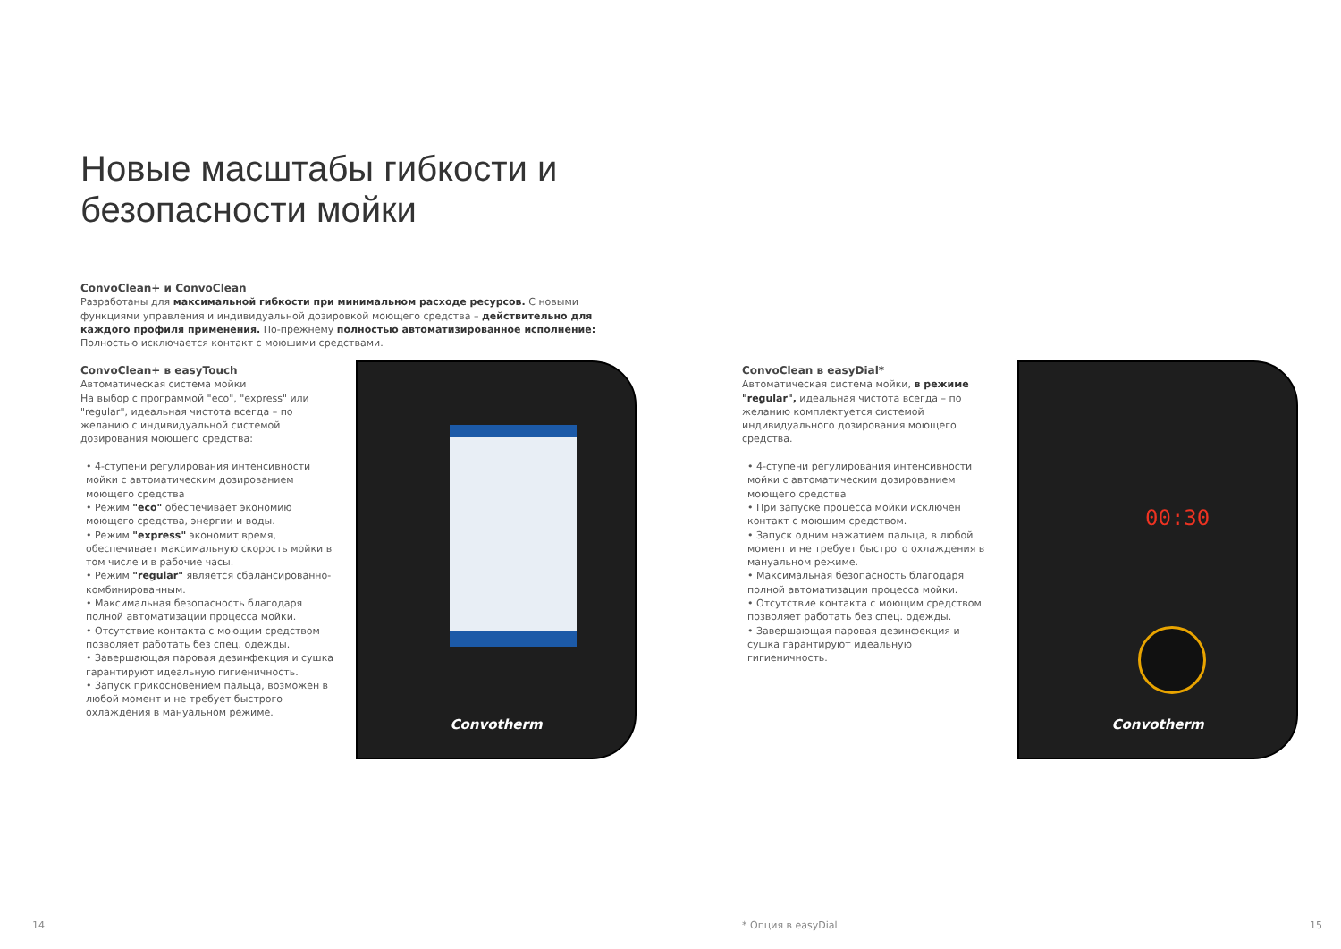Новые масштабы гибкости и безопасности мойки
ConvoClean+ и ConvoClean
Разработаны для максимальной гибкости при минимальном расходе ресурсов. С новыми функциями управления и индивидуальной дозировкой моющего средства – действительно для каждого профиля применения. По-прежнему полностью автоматизированное исполнение: Полностью исключается контакт с моюшими средствами.
ConvoClean+ в easyTouch
Автоматическая система мойки
На выбор с программой "eco", "express" или "regular", идеальная чистота всегда – по желанию с индивидуальной системой дозирования моющего средства:
• 4-ступени регулирования интенсивности мойки с автоматическим дозированием моющего средства
• Режим "eco" обеспечивает экономию моющего средства, энергии и воды.
• Режим "express" экономит время, обеспечивает максимальную скорость мойки в том числе и в рабочие часы.
• Режим "regular" является сбалансированно-комбинированным.
• Максимальная безопасность благодаря полной автоматизации процесса мойки.
• Отсутствие контакта с моющим средством позволяет работать без спец. одежды.
• Завершающая паровая дезинфекция и сушка гарантируют идеальную гигиеничность.
• Запуск прикосновением пальца, возможен в любой момент и не требует быстрого охлаждения в мануальном режиме.
Convotherm
14
ConvoClean в easyDial*
Автоматическая система мойки, в режиме "regular", идеальная чистота всегда – по желанию комплектуется системой индивидуального дозирования моющего средства.
• 4-ступени регулирования интенсивности мойки с автоматическим дозированием моющего средства
• При запуске процесса мойки исключен контакт с моющим средством.
• Запуск одним нажатием пальца, в любой момент и не требует быстрого охлаждения в мануальном режиме.
• Максимальная безопасность благодаря полной автоматизации процесса мойки.
• Отсутствие контакта с моющим средством позволяет работать без спец. одежды.
• Завершающая паровая дезинфекция и сушка гарантируют идеальную гигиеничность.
00:30
Convotherm
* Опция в easyDial 15